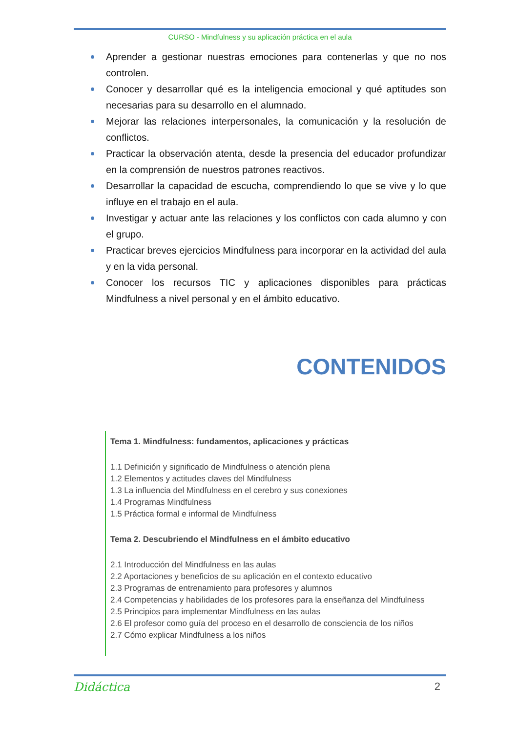CURSO - Mindfulness y su aplicación práctica en el aula
Aprender a gestionar nuestras emociones para contenerlas y que no nos controlen.
Conocer y desarrollar qué es la inteligencia emocional y qué aptitudes son necesarias para su desarrollo en el alumnado.
Mejorar las relaciones interpersonales, la comunicación y la resolución de conflictos.
Practicar la observación atenta, desde la presencia del educador profundizar en la comprensión de nuestros patrones reactivos.
Desarrollar la capacidad de escucha, comprendiendo lo que se vive y lo que influye en el trabajo en el aula.
Investigar y actuar ante las relaciones y los conflictos con cada alumno y con el grupo.
Practicar breves ejercicios Mindfulness para incorporar en la actividad del aula y en la vida personal.
Conocer los recursos TIC y aplicaciones disponibles para prácticas Mindfulness a nivel personal y en el ámbito educativo.
CONTENIDOS
Tema 1. Mindfulness: fundamentos, aplicaciones y prácticas
1.1 Definición y significado de Mindfulness o atención plena
1.2 Elementos y actitudes claves del Mindfulness
1.3 La influencia del Mindfulness en el cerebro y sus conexiones
1.4 Programas Mindfulness
1.5 Práctica formal e informal de Mindfulness
Tema 2. Descubriendo el Mindfulness en el ámbito educativo
2.1 Introducción del Mindfulness en las aulas
2.2 Aportaciones y beneficios de su aplicación en el contexto educativo
2.3 Programas de entrenamiento para profesores y alumnos
2.4 Competencias y habilidades de los profesores para la enseñanza del Mindfulness
2.5 Principios para implementar Mindfulness en las aulas
2.6 El profesor como guía del proceso en el desarrollo de consciencia de los niños
2.7 Cómo explicar Mindfulness a los niños
Didáctica 2